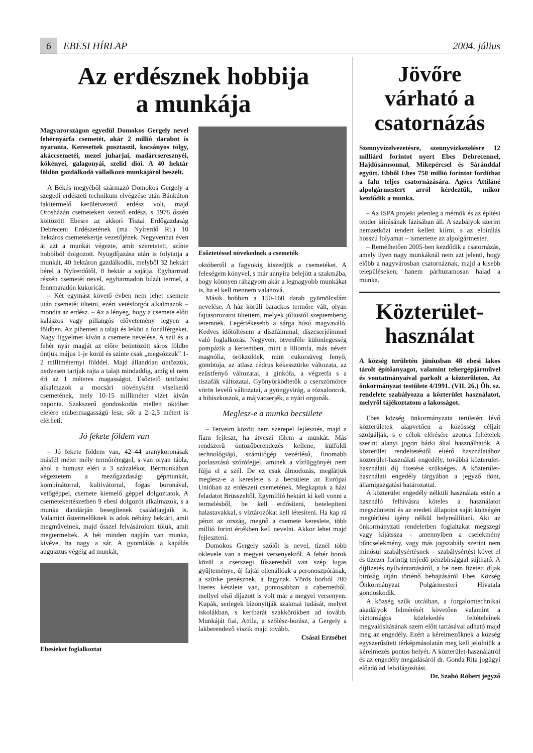6 EBESI HÍRLAP 2004. július
Az erdésznek hobbija
a munkája
Magyarországon egyedül Domokos Gergely nevel fehérnyárfa csemetét, akár 2 millió darabot is nyaranta. Keresettek puszta­szil, kocsányos tölgy, akáccsemetéi, mezei juharjai, madárcseresznyéi, kökényei, gala­gonyái, szelíd diói. A 40 hektár földön gaz­dálkodó vállalkozó munkájáról beszélt.
A Békés megyéből származó Domokos Gergely a szegedi erdészeti technikum elvégzése után Bánkúton fakitermelő kerületvezető erdész volt, majd Orosházán csemetekert vezető erdész, s 1978 őszén költözött Ebesre az akkori Tiszai Erdőgazdaság Debreceni Erdészetének (ma Nyírerdő Rt.) 10 hektáros csemetekertje vezetőjének. Negyvenhat éven át azt a munkát végezte, amit szeretetett, szinte hobbiból dolgozott. Nyugdíjazása után is folytatja a munkát, 40 hektáron gazdálkodik, melyből 32 hektárt bérel a Nyírerdőtől, 8 hektár a sajátja. Egyharmad részén csemetét nevel, egyharmadon búzát termel, a fennmaradón kukoricát.
– Két egymást követő évben nem lehet csemete után csemetét ültetni, ezért vetésforgót alkalmazok – mondta az erdész. – Az a lényeg, hogy a csemete előtt kalászos vagy pillangós elővetemény legyen a földben. Az pihenteti a talajt és leköti a fonálférgeket. Nagy figyelmet kíván a csemete nevelése. A szil és a fehér nyár magját az előre beöntözött sáros földbe öntjük május 1-je körül és szinte csak „megsózzuk” 1-2 milliméternyi földdel. Majd állandóan öntözzük, nedvesen tartjuk rajta a talajt mindaddig, amíg el nem éri az 1 méteres magasságot. Esőztető öntözést alkalmazok a mocsári növényként viselkedő csemetének, mely 10-15 milliméter vizet kíván naponta. Szakszerű gondoskodás mellett október elejére embermagasságú lesz, sőt a 2–2,5 métert is elérheti.
Jó fekete földem van
– Jó fekete földem van, 42–44 aranykoronásak másfél méter mély termőréteggel, s van olyan tábla, ahol a humusz eléri a 3 százalékot. Bérmunkában végeztetem a mezőgazdasági gépmunkát, kombinátorral, kultivátorral, fogas boronával, vetőgéppel, csemete kiemelő géppel dolgoztatok. A csemetekertészetben 9 ebesi dolgozót alkalmazok, s a munka dandárján besegítenek családtagjaik is. Valamint őstermelőknek is adok néhány hektárt, amit megművelnek, majd ősszel felvásárolom tőlük, amit megtermeltek. A hét minden napján van munka, kivéve, ha nagy a sár. A gyomlálás a kapálás augusztus végéig ad munkát,
Ebesieket foglalkoztat
Esőztetéssel növekednek a csemeték
októbertől a fagyokig kiszedjük a csemetéket. A feleségem könyvel, s már annyira belejött a szakmába, hogy könnyen ráhagyom akár a legnagyobb munkákat is, ha el kell mennem valahová.
Másik hobbim a 150-160 darab gyümölcsfám nevelése. A ház körüli barackos termőre vált, olyan fajtasorozatot ültettem, melyek júliustól szeptemberig teremnek. Legértékesebb a sárga húsú magvaváló. Kedves időtöltésem a díszfáimmal, díszcserjéimmel való foglalkozás. Negyven, ötvenféle különlegesség pompázik a kertemben, mint a liliomfa, más néven magnólia, örökzöldek, mint cukorsüveg fenyő, gömbtuja, az atlasz cédrus kékesszürke változata, az ezüstfenyő változatai, a ginkófa, a végzetfa s a tiszafák változatai. Gyönyörködtetők a cserszömörce vörös levelű változatai, a gyöngyvirág, a rózsaloncok, a hibiszkuszok, a májvacserjék, a nyári orgonák.
Meglesz-e a munka becsülete
– Terveim között nem szerepel fejlesztés, majd a fiam fejleszt, ha átveszi tőlem a munkát. Más rendszerű öntözőberendezés kellene, külföldi technológiájú, számítógép vezérlésű, finomabb porlasztású szórófejjel, aminek a vízfüggönyét nem fújja el a szél. De ez csak álmodozás, meglátjuk meglesz-e a kereslete s a becsülete az Európai Unióban az erdészeti csemetének. Megkaptuk a házi feladatot Brüsszeltől. Egymillió hektárt ki kell vonni a termelésből, be kell erdősíteni, betelepíteni halastavakkal, s víztározókat kell létesíteni. Ha kap rá pénzt az ország, megnő a csemete kereslete, több millió forint értékben kell nevelni. Akkor lehet majd fejleszteni.
Domokos Gergely szőlőt is nevel, tíznél több oklevele van a megyei versenyekről. A fehér borok közül a cserszegi fűszeresből van szép lugas gyűjteménye, új fajtái ellenállóak a peronoszpórának, a szürke penésznek, a fagynak. Vörös borból 200 literes készlete van, pontosabban a cabernetből, mellyel első díjazott is volt már a megyei versenyen. Kupák, serlegek bizonyítják szakmai tudását, melyet iskolákban, s kertbarát szakkörökben ad tovább. Munkáját fiai, Attila, a szőlész-borász, a Gergely a lakberendező viszik majd tovább.
Császi Erzsébet
Jövőre várható a csatornázás
Szennyvízelvezetésre, szennyvízkezelésre 12 milliárd forintot nyert Ebes Debrecennel, Hajdúsámsonnal, Mikepércsel és Sáránddal együtt. Ebből Ebes 750 millió forintot fordíthat a falu teljes csatornázására. Agócs Attiláné alpolgármestert arról kérdeztük, mikor kezdődik a munka.
– Az ISPA projekt jelenleg a mérnök és az építési tender kiírásának fázisában áll. A szabályok szerint nemzetközi tendert kellett kiírni, s az elbírálás hosszú folyamat – ismertette az alpolgármester.
– Remélhetően 2005-ben kezdődik a csatornázás, amely ilyen nagy munkáknál nem azt jelenti, hogy előbb a nagyvárosban csatornáznak, majd a kisebb településeken, hanem párhuzamosan halad a munka.
Közterület-
használat
A község területén júniusban 48 ebesi lakos tárolt építőanyagot, valamint tehergépjárművel és vontatmányaival parkolt a közterületen. Az önkormányzat testülete 4/1991. (VII. 26.) Öh. sz. rendelete szabályozza a közterület használatot, melyről tájékoztatom a lakosságot.
Ebes község önkormányzata területén lévő közterületek alapvetően a közösség céljait szolgálják, s e célok elérésére azonos feltételek szerint alanyi jogon bárki által használhatók. A közterület rendeltetéstől eltérő használatához közterület-használati engedély, továbbá közterület- használati díj fizetése szükséges. A közterület-használati engedély tárgyában a jegyző dönt, államigazgatási határozattal.
A közterület engedély nélküli használata estén a használó felhívásra köteles a használatot megszüntetni és az eredeti állapotot saját költségén megtérítési igény nélkül helyreállítani. Aki az önkormányzati rendeletben foglaltakat megszegi vagy kijátssza – amennyiben a cselekmény bűncselekmény, vagy más jogszabály szerint nem minősül szabálysértésnek – szabálysértést követ el és tízezer forintig terjedő pénzbírsággal sújtható. A díjfizetés nyilvántartásáról, a be nem fizetett díjak bíróság útján történő behajtásáról Ebes Község Önkormányzat Polgármesteri Hivatala gondoskodik.
A község szűk utcáiban, a forgalomtechnikai akadályok felmérését követően valamint a biztonságos közlekedés feltételeinek megvalósításának szem előtt tartásával adható majd meg az engedély. Ezért a kérelmezőknek a község egyszerűsített térképmásolatán meg kell jelölniük a kérelmezés pontos helyét. A közterület-használatról és az engedély megadásáról dr. Gonda Rita jogügyi előadó ad felvilágosítást.
Dr. Szabó Róbert jegyző